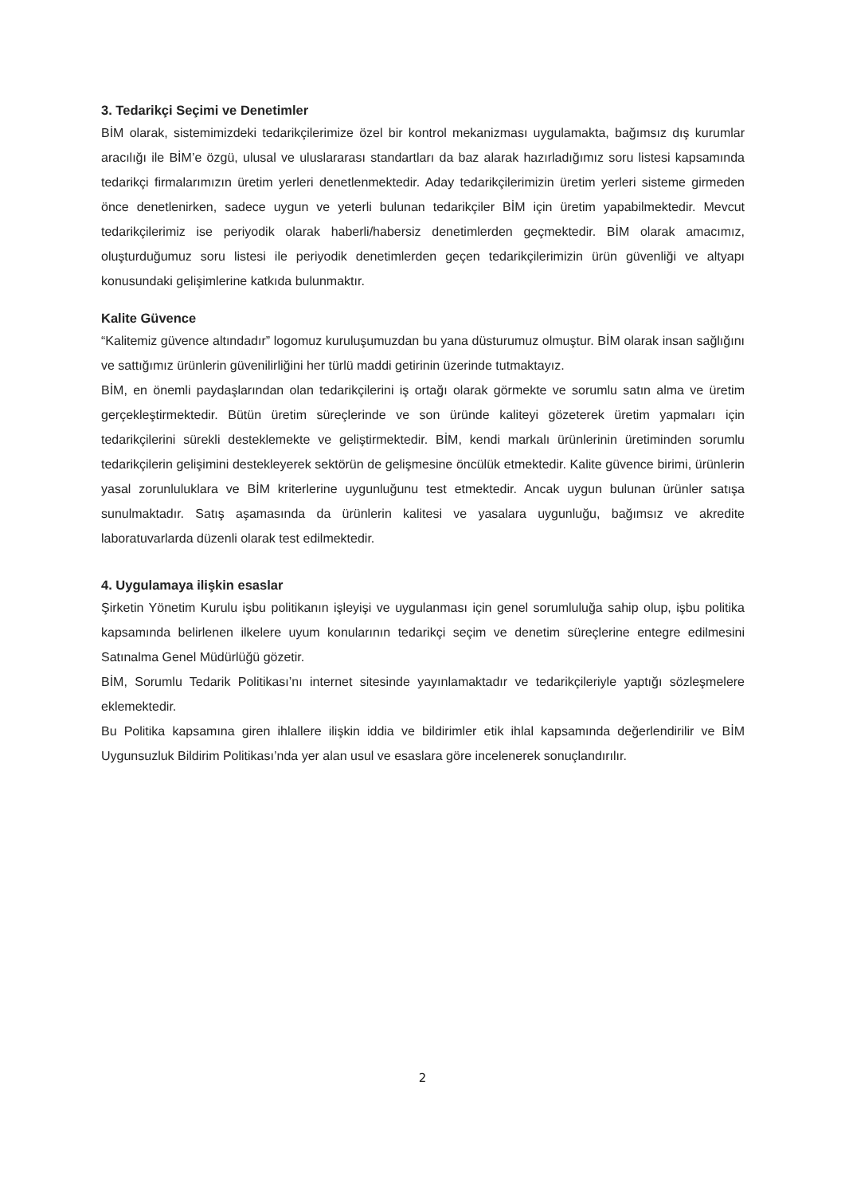3. Tedarikçi Seçimi ve Denetimler
BİM olarak, sistemimizdeki tedarikçilerimize özel bir kontrol mekanizması uygulamakta, bağımsız dış kurumlar aracılığı ile BİM’e özgü, ulusal ve uluslararası standartları da baz alarak hazırladığımız soru listesi kapsamında tedarikçi firmalarımızın üretim yerleri denetlenmektedir. Aday tedarikçilerimizin üretim yerleri sisteme girmeden önce denetlenirken, sadece uygun ve yeterli bulunan tedarikçiler BİM için üretim yapabilmektedir. Mevcut tedarikçilerimiz ise periyodik olarak haberli/habersiz denetimlerden geçmektedir. BİM olarak amacımız, oluşturduğumuz soru listesi ile periyodik denetimlerden geçen tedarikçilerimizin ürün güvenliği ve altyapı konusundaki gelişimlerine katkıda bulunmaktır.
Kalite Güvence
“Kalitemiz güvence altındadır” logomuz kuruluşumuzdan bu yana düsturumuz olmuştur. BİM olarak insan sağlığını ve sattığımız ürünlerin güvenilirliğini her türlü maddi getirinin üzerinde tutmaktayız.
BİM, en önemli paydaşlarından olan tedarikçilerini iş ortağı olarak görmekte ve sorumlu satın alma ve üretim gerçekleştirmektedir. Bütün üretim süreçlerinde ve son üründe kaliteyi gözeterek üretim yapmaları için tedarikçilerini sürekli desteklemekte ve geliştirmektedir. BİM, kendi markalı ürünlerinin üretiminden sorumlu tedarikçilerin gelişimini destekleyerek sektörün de gelişmesine öncülük etmektedir. Kalite güvence birimi, ürünlerin yasal zorunluluklara ve BİM kriterlerine uygunluğunu test etmektedir. Ancak uygun bulunan ürünler satışa sunulmaktadır. Satış aşamasında da ürünlerin kalitesi ve yasalara uygunluğu, bağımsız ve akredite laboratuvarlarda düzenli olarak test edilmektedir.
4. Uygulamaya ilişkin esaslar
Şirketin Yönetim Kurulu işbu politikanın işleyişi ve uygulanması için genel sorumluluğa sahip olup, işbu politika kapsamında belirlenen ilkelere uyum konularının tedarikçi seçim ve denetim süreçlerine entegre edilmesini Satınalma Genel Müdürlüğü gözetir.
BİM, Sorumlu Tedarik Politikası’nı internet sitesinde yayınlamaktadır ve tedarikçileriyle yaptığı sözleşmelere eklemektedir.
Bu Politika kapsamına giren ihlallere ilişkin iddia ve bildirimler etik ihlal kapsamında değerlendirilir ve BİM Uygunsuzluk Bildirim Politikası’nda yer alan usul ve esaslara göre incelenerek sonuçlandırılır.
2